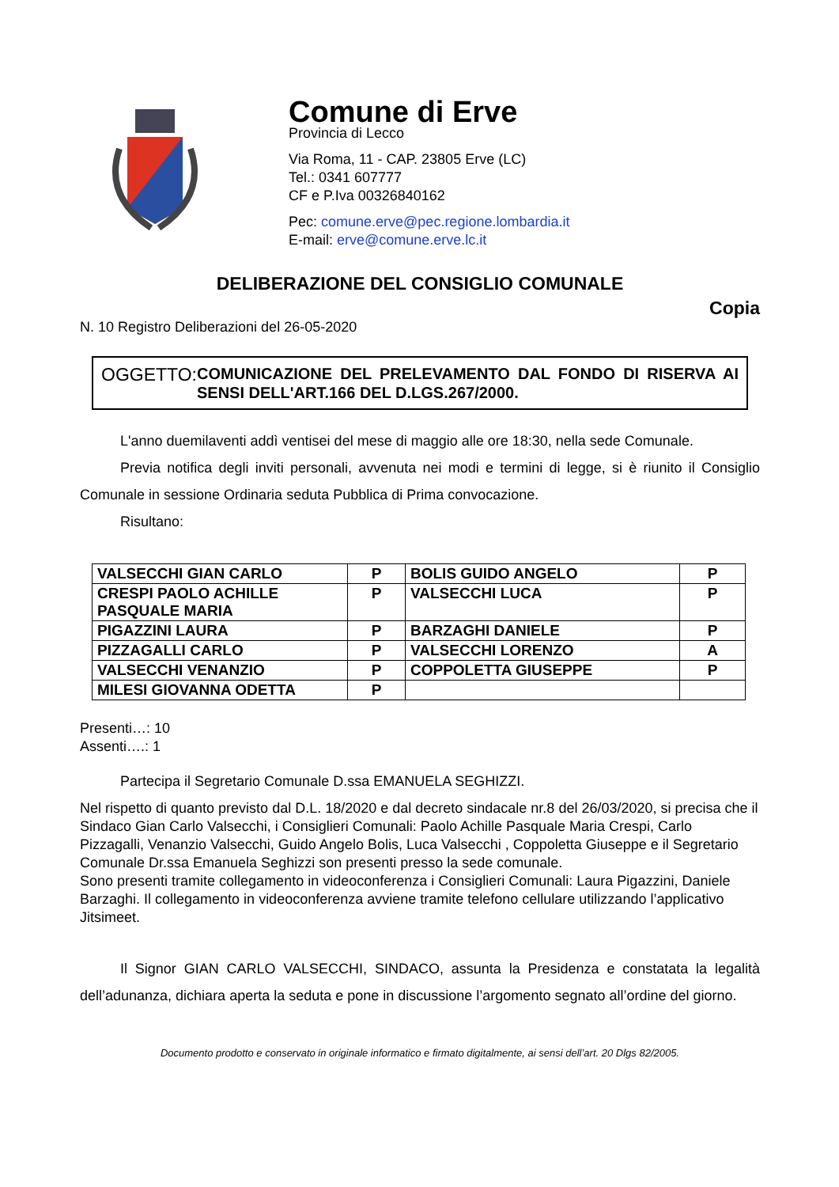Comune di Erve
Provincia di Lecco
Via Roma, 11 - CAP. 23805 Erve (LC)
Tel.: 0341 607777
CF e P.Iva 00326840162
Pec: comune.erve@pec.regione.lombardia.it
E-mail: erve@comune.erve.lc.it
DELIBERAZIONE DEL CONSIGLIO COMUNALE
Copia
N. 10 Registro Deliberazioni del 26-05-2020
OGGETTO:
COMUNICAZIONE DEL PRELEVAMENTO DAL FONDO DI RISERVA AI SENSI DELL'ART.166 DEL D.LGS.267/2000.
L'anno duemilaventi addì ventisei del mese di maggio alle ore 18:30, nella sede Comunale.
Previa notifica degli inviti personali, avvenuta nei modi e termini di legge, si è riunito il Consiglio Comunale in sessione Ordinaria seduta Pubblica di Prima convocazione.
Risultano:
| VALSECCHI GIAN CARLO | P | BOLIS GUIDO ANGELO | P |
| CRESPI PAOLO ACHILLE PASQUALE MARIA | P | VALSECCHI LUCA | P |
| PIGAZZINI LAURA | P | BARZAGHI DANIELE | P |
| PIZZAGALLI CARLO | P | VALSECCHI LORENZO | A |
| VALSECCHI VENANZIO | P | COPPOLETTA GIUSEPPE | P |
| MILESI GIOVANNA ODETTA | P | | |
Presenti…: 10
Assenti….: 1
Partecipa il Segretario Comunale D.ssa EMANUELA SEGHIZZI.
Nel rispetto di quanto previsto dal D.L. 18/2020 e dal decreto sindacale nr.8 del 26/03/2020, si precisa che il Sindaco Gian Carlo Valsecchi, i Consiglieri Comunali: Paolo Achille Pasquale Maria Crespi, Carlo Pizzagalli, Venanzio Valsecchi, Guido Angelo Bolis, Luca Valsecchi , Coppoletta Giuseppe e il Segretario Comunale Dr.ssa Emanuela Seghizzi son presenti presso la sede comunale.
Sono presenti tramite collegamento in videoconferenza i Consiglieri Comunali: Laura Pigazzini, Daniele Barzaghi. Il collegamento in videoconferenza avviene tramite telefono cellulare utilizzando l’applicativo Jitsimeet.
Il Signor GIAN CARLO VALSECCHI, SINDACO, assunta la Presidenza e constatata la legalità dell’adunanza, dichiara aperta la seduta e pone in discussione l’argomento segnato all’ordine del giorno.
Documento prodotto e conservato in originale informatico e firmato digitalmente, ai sensi dell’art. 20 Dlgs 82/2005.